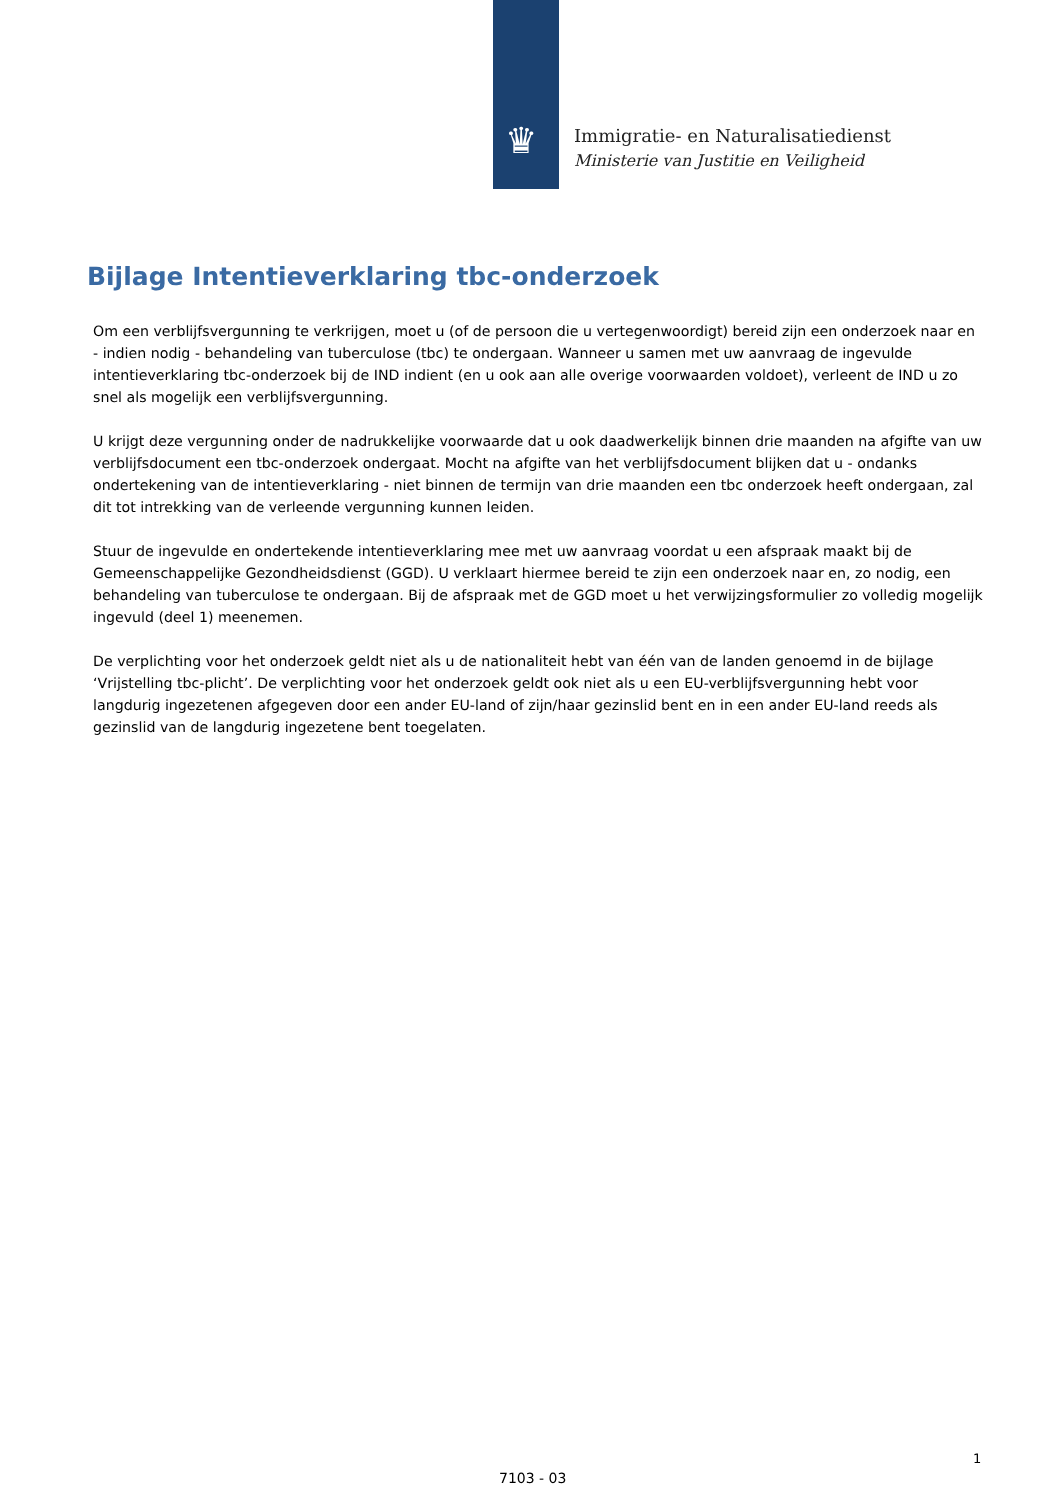♛
Immigratie- en Naturalisatiedienst
Ministerie van Justitie en Veiligheid
Bijlage Intentieverklaring tbc-onderzoek
Om een verblijfsvergunning te verkrijgen, moet u (of de persoon die u vertegenwoordigt) bereid zijn een onderzoek naar en - indien nodig - behandeling van tuberculose (tbc) te ondergaan. Wanneer u samen met uw aanvraag de ingevulde intentieverklaring tbc-onderzoek bij de IND indient (en u ook aan alle overige voorwaarden voldoet), verleent de IND u zo snel als mogelijk een verblijfsvergunning.
U krijgt deze vergunning onder de nadrukkelijke voorwaarde dat u ook daadwerkelijk binnen drie maanden na afgifte van uw verblijfsdocument een tbc-onderzoek ondergaat. Mocht na afgifte van het verblijfsdocument blijken dat u - ondanks ondertekening van de intentieverklaring - niet binnen de termijn van drie maanden een tbc onderzoek heeft ondergaan, zal dit tot intrekking van de verleende vergunning kunnen leiden.
Stuur de ingevulde en ondertekende intentieverklaring mee met uw aanvraag voordat u een afspraak maakt bij de Gemeenschappelijke Gezondheidsdienst (GGD). U verklaart hiermee bereid te zijn een onderzoek naar en, zo nodig, een behandeling van tuberculose te ondergaan. Bij de afspraak met de GGD moet u het verwijzingsformulier zo volledig mogelijk ingevuld (deel 1) meenemen.
De verplichting voor het onderzoek geldt niet als u de nationaliteit hebt van één van de landen genoemd in de bijlage ‘Vrijstelling tbc-plicht’. De verplichting voor het onderzoek geldt ook niet als u een EU-verblijfsvergunning hebt voor langdurig ingezetenen afgegeven door een ander EU-land of zijn/haar gezinslid bent en in een ander EU-land reeds als gezinslid van de langdurig ingezetene bent toegelaten.
1
7103 - 03